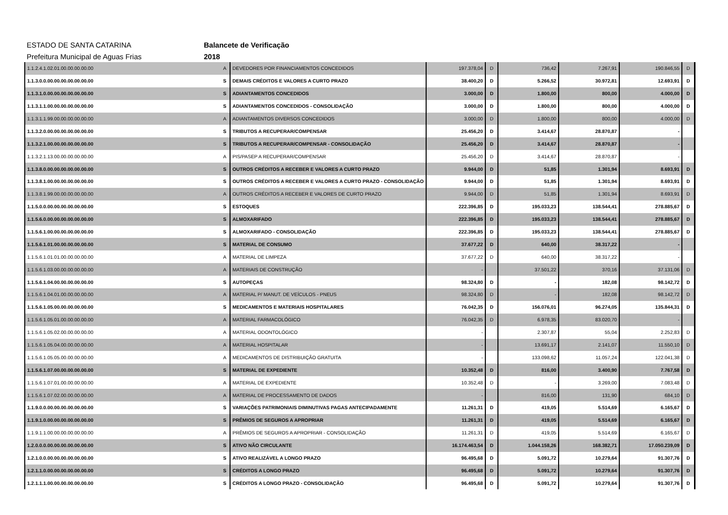ESTADO DE SANTA CATARINA Balancete de Verificação
Prefeitura Municipal de Aguas Frias 2018
| 1.1.2.4.1.02.01.00.00.00.00.00 | A | DEVEDORES POR FINANCIAMENTOS CONCEDIDOS | 197.378,04 | D | 736,42 | 7.267,91 | 190.846,55 | D |
| 1.1.3.0.0.00.00.00.00.00.00.00 | S | DEMAIS CRÉDITOS E VALORES A CURTO PRAZO | 38.400,20 | D | 5.266,52 | 30.972,81 | 12.693,91 | D |
| 1.1.3.1.0.00.00.00.00.00.00.00 | S | ADIANTAMENTOS CONCEDIDOS | 3.000,00 | D | 1.800,00 | 800,00 | 4.000,00 | D |
| 1.1.3.1.1.00.00.00.00.00.00.00 | S | ADIANTAMENTOS CONCEDIDOS - CONSOLIDAÇÃO | 3.000,00 | D | 1.800,00 | 800,00 | 4.000,00 | D |
| 1.1.3.1.1.99.00.00.00.00.00.00 | A | ADIANTAMENTOS DIVERSOS CONCEDIDOS | 3.000,00 | D | 1.800,00 | 800,00 | 4.000,00 | D |
| 1.1.3.2.0.00.00.00.00.00.00.00 | S | TRIBUTOS A RECUPERAR/COMPENSAR | 25.456,20 | D | 3.414,67 | 28.870,87 | - | |
| 1.1.3.2.1.00.00.00.00.00.00.00 | S | TRIBUTOS A RECUPERAR/COMPENSAR - CONSOLIDAÇÃO | 25.456,20 | D | 3.414,67 | 28.870,87 | - | |
| 1.1.3.2.1.13.00.00.00.00.00.00 | A | PIS/PASEP A RECUPERAR/COMPENSAR | 25.456,20 | D | 3.414,67 | 28.870,87 | - | |
| 1.1.3.8.0.00.00.00.00.00.00.00 | S | OUTROS CRÉDITOS A RECEBER E VALORES A CURTO PRAZO | 9.944,00 | D | 51,85 | 1.301,94 | 8.693,91 | D |
| 1.1.3.8.1.00.00.00.00.00.00.00 | S | OUTROS CRÉDITOS A RECEBER E VALORES A CURTO PRAZO - CONSOLIDAÇÃO | 9.944,00 | D | 51,85 | 1.301,94 | 8.693,91 | D |
| 1.1.3.8.1.99.00.00.00.00.00.00 | A | OUTROS CRÉDITOS A RECEBER E VALORES DE CURTO PRAZO | 9.944,00 | D | 51,85 | 1.301,94 | 8.693,91 | D |
| 1.1.5.0.0.00.00.00.00.00.00.00 | S | ESTOQUES | 222.396,85 | D | 195.033,23 | 138.544,41 | 278.885,67 | D |
| 1.1.5.6.0.00.00.00.00.00.00.00 | S | ALMOXARIFADO | 222.396,85 | D | 195.033,23 | 138.544,41 | 278.885,67 | D |
| 1.1.5.6.1.00.00.00.00.00.00.00 | S | ALMOXARIFADO - CONSOLIDAÇÃO | 222.396,85 | D | 195.033,23 | 138.544,41 | 278.885,67 | D |
| 1.1.5.6.1.01.00.00.00.00.00.00 | S | MATERIAL DE CONSUMO | 37.677,22 | D | 640,00 | 38.317,22 | - | |
| 1.1.5.6.1.01.01.00.00.00.00.00 | A | MATERIAL DE LIMPEZA | 37.677,22 | D | 640,00 | 38.317,22 | - | |
| 1.1.5.6.1.03.00.00.00.00.00.00 | A | MATERIAIS DE CONSTRUÇÃO | - | | 37.501,22 | 370,16 | 37.131,06 | D |
| 1.1.5.6.1.04.00.00.00.00.00.00 | S | AUTOPEÇAS | 98.324,80 | D | - | 182,08 | 98.142,72 | D |
| 1.1.5.6.1.04.01.00.00.00.00.00 | A | MATERIAL P/ MANUT. DE VEÍCULOS - PNEUS | 98.324,80 | D | - | 182,08 | 98.142,72 | D |
| 1.1.5.6.1.05.00.00.00.00.00.00 | S | MEDICAMENTOS E MATERIAIS HOSPITALARES | 76.042,35 | D | 156.076,01 | 96.274,05 | 135.844,31 | D |
| 1.1.5.6.1.05.01.00.00.00.00.00 | A | MATERIAL FARMACOLÓGICO | 76.042,35 | D | 6.978,35 | 83.020,70 | - | |
| 1.1.5.6.1.05.02.00.00.00.00.00 | A | MATERIAL ODONTOLÓGICO | - | | 2.307,87 | 55,04 | 2.252,83 | D |
| 1.1.5.6.1.05.04.00.00.00.00.00 | A | MATERIAL HOSPITALAR | - | | 13.691,17 | 2.141,07 | 11.550,10 | D |
| 1.1.5.6.1.05.05.00.00.00.00.00 | A | MEDICAMENTOS DE DISTRIBUIÇÃO GRATUITA | - | | 133.098,62 | 11.057,24 | 122.041,38 | D |
| 1.1.5.6.1.07.00.00.00.00.00.00 | S | MATERIAL DE EXPEDIENTE | 10.352,48 | D | 816,00 | 3.400,90 | 7.767,58 | D |
| 1.1.5.6.1.07.01.00.00.00.00.00 | A | MATERIAL DE EXPEDIENTE | 10.352,48 | D | - | 3.269,00 | 7.083,48 | D |
| 1.1.5.6.1.07.02.00.00.00.00.00 | A | MATERIAL DE PROCESSAMENTO DE DADOS | - | | 816,00 | 131,90 | 684,10 | D |
| 1.1.9.0.0.00.00.00.00.00.00.00 | S | VARIAÇÕES PATRIMONIAIS DIMINUTIVAS PAGAS ANTECIPADAMENTE | 11.261,31 | D | 419,05 | 5.514,69 | 6.165,67 | D |
| 1.1.9.1.0.00.00.00.00.00.00.00 | S | PRÊMIOS DE SEGUROS A APROPRIAR | 11.261,31 | D | 419,05 | 5.514,69 | 6.165,67 | D |
| 1.1.9.1.1.00.00.00.00.00.00.00 | A | PRÊMIOS DE SEGUROS A APROPRIAR - CONSOLIDAÇÃO | 11.261,31 | D | 419,05 | 5.514,69 | 6.165,67 | D |
| 1.2.0.0.0.00.00.00.00.00.00.00 | S | ATIVO NÃO CIRCULANTE | 16.174.463,54 | D | 1.044.158,26 | 168.382,71 | 17.050.239,09 | D |
| 1.2.1.0.0.00.00.00.00.00.00.00 | S | ATIVO REALIZÁVEL A LONGO PRAZO | 96.495,68 | D | 5.091,72 | 10.279,64 | 91.307,76 | D |
| 1.2.1.1.0.00.00.00.00.00.00.00 | S | CRÉDITOS A LONGO PRAZO | 96.495,68 | D | 5.091,72 | 10.279,64 | 91.307,76 | D |
| 1.2.1.1.1.00.00.00.00.00.00.00 | S | CRÉDITOS A LONGO PRAZO - CONSOLIDAÇÃO | 96.495,68 | D | 5.091,72 | 10.279,64 | 91.307,76 | D |